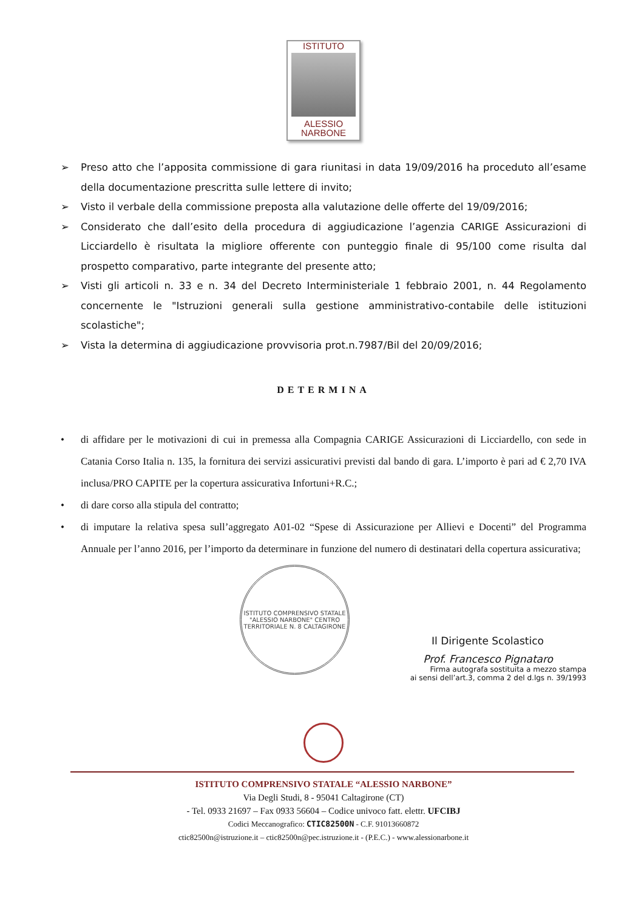ISTITUTO
ALESSIO
NARBONE
➢ Preso atto che l’apposita commissione di gara riunitasi in data 19/09/2016 ha proceduto all’esame della documentazione prescritta sulle lettere di invito;
➢ Visto il verbale della commissione preposta alla valutazione delle offerte del 19/09/2016;
➢ Considerato che dall’esito della procedura di aggiudicazione l’agenzia CARIGE Assicurazioni di Licciardello è risultata la migliore offerente con punteggio finale di 95/100 come risulta dal prospetto comparativo, parte integrante del presente atto;
➢ Visti gli articoli n. 33 e n. 34 del Decreto Interministeriale 1 febbraio 2001, n. 44 Regolamento concernente le "Istruzioni generali sulla gestione amministrativo-contabile delle istituzioni scolastiche";
➢ Vista la determina di aggiudicazione provvisoria prot.n.7987/Bil del 20/09/2016;
DETERMINA
• di affidare per le motivazioni di cui in premessa alla Compagnia CARIGE Assicurazioni di Licciardello, con sede in Catania Corso Italia n. 135, la fornitura dei servizi assicurativi previsti dal bando di gara. L’importo è pari ad € 2,70 IVA inclusa/PRO CAPITE per la copertura assicurativa Infortuni+R.C.;
• di dare corso alla stipula del contratto;
• di imputare la relativa spesa sull’aggregato A01-02 “Spese di Assicurazione per Allievi e Docenti” del Programma Annuale per l’anno 2016, per l’importo da determinare in funzione del numero di destinatari della copertura assicurativa;
ISTITUTO COMPRENSIVO STATALE "ALESSIO NARBONE" CENTRO TERRITORIALE N. 8 CALTAGIRONE
Il Dirigente Scolastico
Prof. Francesco Pignataro
Firma autografa sostituita a mezzo stampa
ai sensi dell’art.3, comma 2 del d.lgs n. 39/1993
ISTITUTO COMPRENSIVO STATALE “ALESSIO NARBONE”
Via Degli Studi, 8 - 95041 Caltagirone (CT)
- Tel. 0933 21697 – Fax 0933 56604 – Codice univoco fatt. elettr. UFCIBJ
Codici Meccanografico: CTIC82500N - C.F. 91013660872
ctic82500n@istruzione.it – ctic82500n@pec.istruzione.it - (P.E.C.) - www.alessionarbone.it